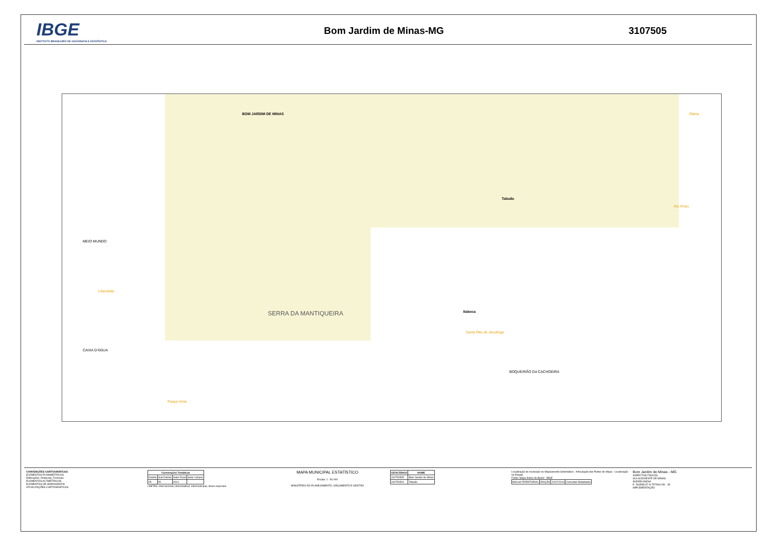IBGE
INSTITUTO BRASILEIRO DE GEOGRAFIA E ESTATÍSTICA
Bom Jardim de Minas-MG 3107505
BOM JARDIM DE MINAS
SERRA DA MANTIQUEIRA Itaboca
Liberdade
Passa-Vinte
Santa Rita de Jacutinga
Tabuão
BOQUEIRÃO DA CACHOEIRA
Olaria
Rio Preto
CAIXA D'ÁGUA
MEIO MUNDO
CONVENÇÕES CARTOGRÁFICAS
ELEMENTOS PLANIMÉTRICOS
Edificações, Rodovias, Ferrovias
ELEMENTOS ALTIMÉTRICOS
ELEMENTOS DE HIDROGRAFIA
ATUALIZAÇÕES CARTOGRÁFICAS
| Convenções Temáticas | | | |
| --- | --- | --- | --- |
| Distrito | Sub-Distrito | Setor Rural | Setor Urbano |
| 05 | 05 | 0014 | |
LIMITES: internacional, interestadual, intermunicipal, áreas especiais
MAPA MUNICIPAL ESTATÍSTICO
Escala: 1 : 50.000
MINISTÉRIO DO PLANEJAMENTO, ORÇAMENTO E GESTÃO
| GEOCÓDIGO | NOME |
| --- | --- |
| 310750505 | Bom Jardim de Minas |
| 310750510 | Tabuão |
Localização do município no Mapeamento Sistemático · Articulação das Partes do Mapa · Localização no Estado
Fonte: Mapa Índice do Brasil - IBGE
| MALHA TERRITORIAL | EDIÇÃO | 22/07/2010 | Consultar Metadados |
Bom Jardim de Minas - MG
ASPECTOS FÍSICOS
SUL/SUDOESTE DE MINAS
ANDRELÂNDIA
E -563538.97 N 7572810.56 · 45
IMPLEMENTAÇÃO